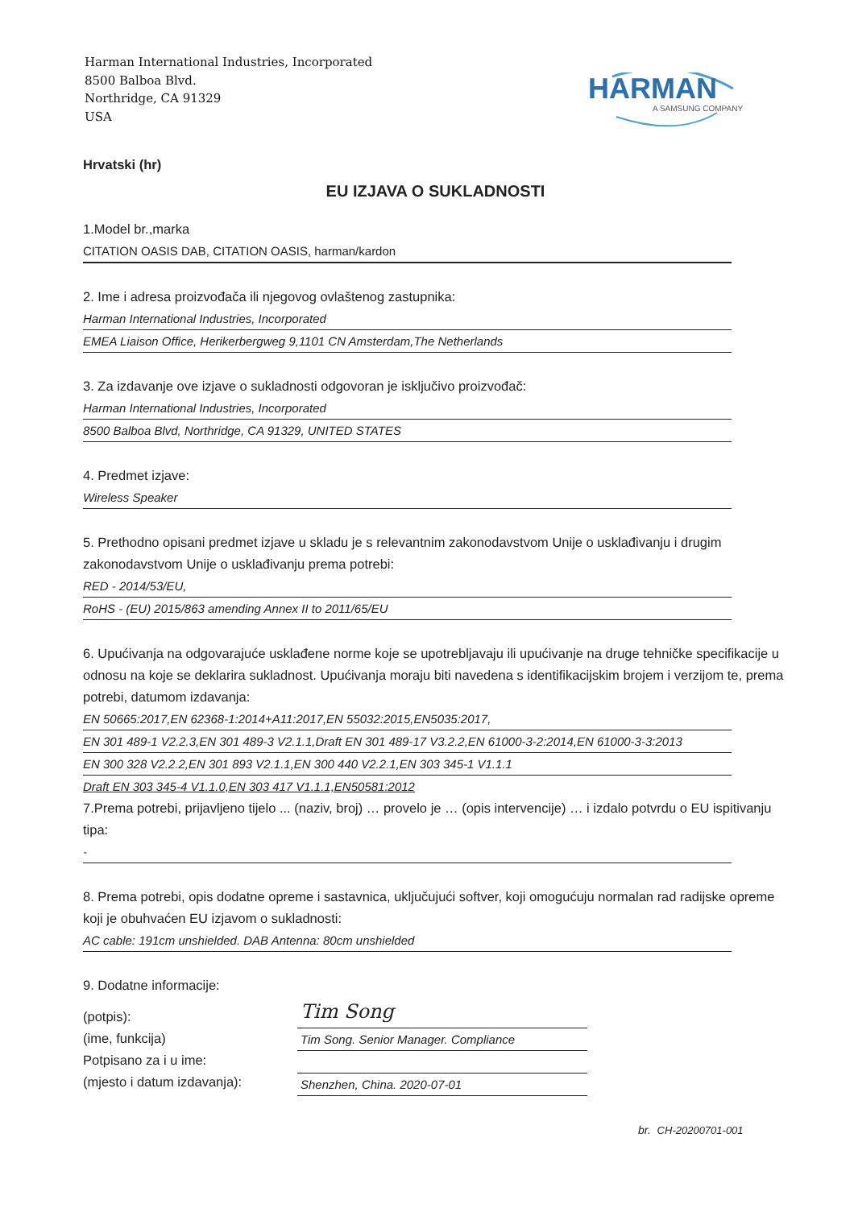Harman International Industries, Incorporated
8500 Balboa Blvd.
Northridge, CA 91329
USA
HARMAN
A SAMSUNG COMPANY
Hrvatski (hr)
EU IZJAVA O SUKLADNOSTI
1.Model br.,marka
CITATION OASIS DAB, CITATION OASIS, harman/kardon
2. Ime i adresa proizvođača ili njegovog ovlaštenog zastupnika:
Harman International Industries, Incorporated
EMEA Liaison Office, Herikerbergweg 9,1101 CN Amsterdam,The Netherlands
3. Za izdavanje ove izjave o sukladnosti odgovoran je isključivo proizvođač:
Harman International Industries, Incorporated
8500 Balboa Blvd, Northridge, CA 91329, UNITED STATES
4. Predmet izjave:
Wireless Speaker
5. Prethodno opisani predmet izjave u skladu je s relevantnim zakonodavstvom Unije o usklađivanju i drugim zakonodavstvom Unije o usklađivanju prema potrebi:
RED - 2014/53/EU,
RoHS - (EU) 2015/863 amending Annex II to 2011/65/EU
6. Upućivanja na odgovarajuće usklađene norme koje se upotrebljavaju ili upućivanje na druge tehničke specifikacije u odnosu na koje se deklarira sukladnost. Upućivanja moraju biti navedena s identifikacijskim brojem i verzijom te, prema potrebi, datumom izdavanja:
EN 50665:2017,EN 62368-1:2014+A11:2017,EN 55032:2015,EN5035:2017,
EN 301 489-1 V2.2.3,EN 301 489-3 V2.1.1,Draft EN 301 489-17 V3.2.2,EN 61000-3-2:2014,EN 61000-3-3:2013
EN 300 328 V2.2.2,EN 301 893 V2.1.1,EN 300 440 V2.2.1,EN 303 345-1 V1.1.1
Draft EN 303 345-4 V1.1.0,EN 303 417 V1.1.1,EN50581:2012
7.Prema potrebi, prijavljeno tijelo ... (naziv, broj) … provelo je … (opis intervencije) … i izdalo potvrdu o EU ispitivanju tipa:
-
8. Prema potrebi, opis dodatne opreme i sastavnica, uključujući softver, koji omogućuju normalan rad radijske opreme koji je obuhvaćen EU izjavom o sukladnosti:
AC cable: 191cm unshielded. DAB Antenna: 80cm unshielded
9. Dodatne informacije:
(potpis):
(ime, funkcija)
Potpisano za i u ime:
(mjesto i datum izdavanja):
Tim Song
Tim Song. Senior Manager. Compliance
Shenzhen, China. 2020-07-01
br. CH-20200701-001